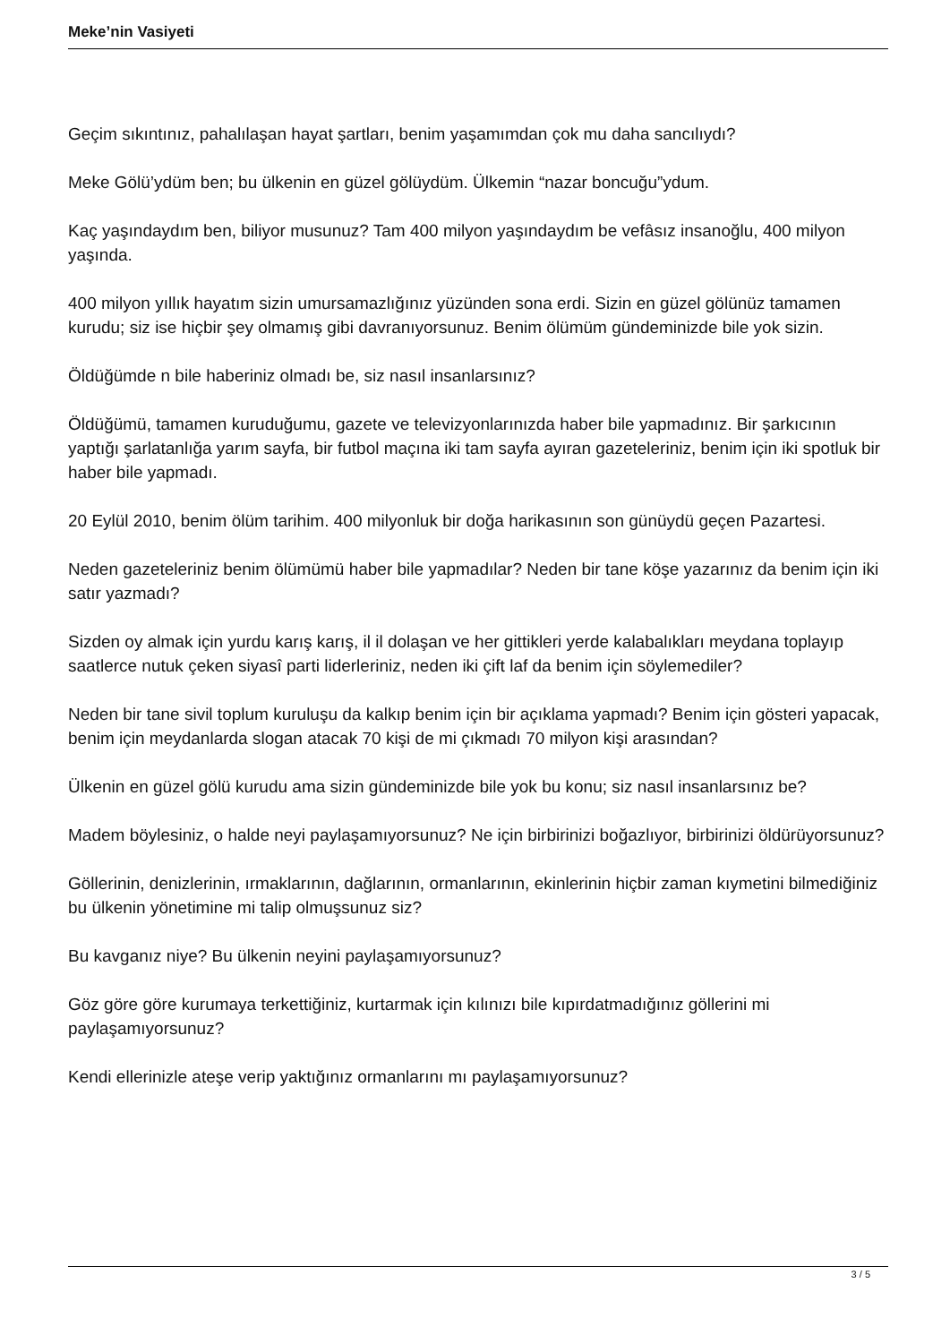Meke’nin Vasiyeti
Geçim sıkıntınız, pahalılaşan hayat şartları, benim yaşamımdan çok mu daha sancılıydı?
Meke Gölü’ydüm ben; bu ülkenin en güzel gölüydüm. Ülkemin “nazar boncuğu”ydum.
Kaç yaşındaydım ben, biliyor musunuz? Tam 400 milyon yaşındaydım be vefâsız insanoğlu, 400 milyon yaşında.
400 milyon yıllık hayatım sizin umursamazlığınız yüzünden sona erdi. Sizin en güzel gölünüz tamamen kurudu; siz ise hiçbir şey olmamış gibi davranıyorsunuz. Benim ölümüm gündeminizde bile yok sizin.
Öldüğümde n bile haberiniz olmadı be, siz nasıl insanlarsınız?
Öldüğümü, tamamen kuruduğumu, gazete ve televizyonlarınızda haber bile yapmadınız. Bir şarkıcının yaptığı şarlatanlığa yarım sayfa, bir futbol maçına iki tam sayfa ayıran gazeteleriniz, benim için iki spotluk bir haber bile yapmadı.
20 Eylül 2010, benim ölüm tarihim. 400 milyonluk bir doğa harikasının son günüydü geçen Pazartesi.
Neden gazeteleriniz benim ölümümü haber bile yapmadılar? Neden bir tane köşe yazarınız da benim için iki satır yazmadı?
Sizden oy almak için yurdu karış karış, il il dolaşan ve her gittikleri yerde kalabalıkları meydana toplayıp saatlerce nutuk çeken siyasî parti liderleriniz, neden iki çift laf da benim için söylemediler?
Neden bir tane sivil toplum kuruluşu da kalkıp benim için bir açıklama yapmadı? Benim için gösteri yapacak, benim için meydanlarda slogan atacak 70 kişi de mi çıkmadı 70 milyon kişi arasından?
Ülkenin en güzel gölü kurudu ama sizin gündeminizde bile yok bu konu; siz nasıl insanlarsınız be?
Madem böylesiniz, o halde neyi paylaşamıyorsunuz? Ne için birbirinizi boğazlıyor, birbirinizi öldürüyorsunuz?
Göllerinin, denizlerinin, ırmaklarının, dağlarının, ormanlarının, ekinlerinin hiçbir zaman kıymetini bilmediğiniz bu ülkenin yönetimine mi talip olmuşsunuz siz?
Bu kavganız niye? Bu ülkenin neyini paylaşamıyorsunuz?
Göz göre göre kurumaya terkettiğiniz, kurtarmak için kılınızı bile kıpırdatmadığınız göllerini mi paylaşamıyorsunuz?
Kendi ellerinizle ateşe verip yaktığınız ormanlarını mı paylaşamıyorsunuz?
3 / 5